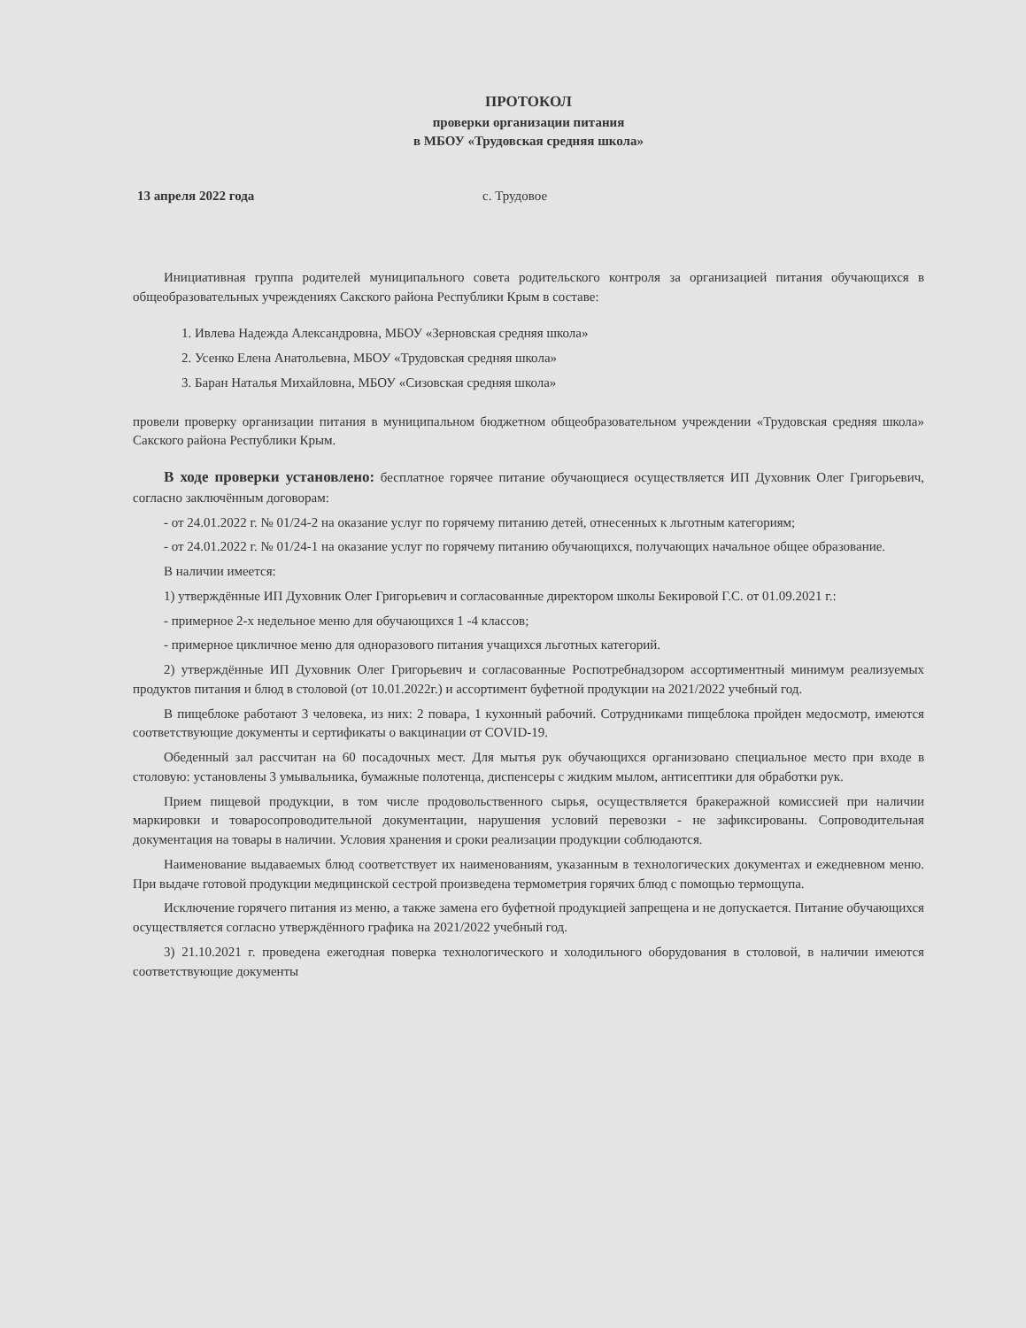ПРОТОКОЛ
проверки организации питания
в МБОУ «Трудовская средняя школа»
13 апреля 2022 года с. Трудовое
Инициативная группа родителей муниципального совета родительского контроля за организацией питания обучающихся в общеобразовательных учреждениях Сакского района Республики Крым в составе:
1. Ивлева Надежда Александровна, МБОУ «Зерновская средняя школа»
2. Усенко Елена Анатольевна, МБОУ «Трудовская средняя школа»
3. Баран Наталья Михайловна, МБОУ «Сизовская средняя школа»
провели проверку организации питания в муниципальном бюджетном общеобразовательном учреждении «Трудовская средняя школа» Сакского района Республики Крым.
В ходе проверки установлено: бесплатное горячее питание обучающиеся осуществляется ИП Духовник Олег Григорьевич, согласно заключённым договорам:
- от 24.01.2022 г. № 01/24-2 на оказание услуг по горячему питанию детей, отнесенных к льготным категориям;
- от 24.01.2022 г. № 01/24-1 на оказание услуг по горячему питанию обучающихся, получающих начальное общее образование.
В наличии имеется:
1) утверждённые ИП Духовник Олег Григорьевич и согласованные директором школы Бекировой Г.С. от 01.09.2021 г.:
- примерное 2-х недельное меню для обучающихся 1 -4 классов;
- примерное цикличное меню для одноразового питания учащихся льготных категорий.
2) утверждённые ИП Духовник Олег Григорьевич и согласованные Роспотребнадзором ассортиментный минимум реализуемых продуктов питания и блюд в столовой (от 10.01.2022г.) и ассортимент буфетной продукции на 2021/2022 учебный год.
В пищеблоке работают 3 человека, из них: 2 повара, 1 кухонный рабочий. Сотрудниками пищеблока пройден медосмотр, имеются соответствующие документы и сертификаты о вакцинации от COVID-19.
Обеденный зал рассчитан на 60 посадочных мест. Для мытья рук обучающихся организовано специальное место при входе в столовую: установлены 3 умывальника, бумажные полотенца, диспенсеры с жидким мылом, антисептики для обработки рук.
Прием пищевой продукции, в том числе продовольственного сырья, осуществляется бракеражной комиссией при наличии маркировки и товаросопроводительной документации, нарушения условий перевозки - не зафиксированы. Сопроводительная документация на товары в наличии. Условия хранения и сроки реализации продукции соблюдаются.
Наименование выдаваемых блюд соответствует их наименованиям, указанным в технологических документах и ежедневном меню. При выдаче готовой продукции медицинской сестрой произведена термометрия горячих блюд с помощью термощупа.
Исключение горячего питания из меню, а также замена его буфетной продукцией запрещена и не допускается. Питание обучающихся осуществляется согласно утверждённого графика на 2021/2022 учебный год.
3) 21.10.2021 г. проведена ежегодная поверка технологического и холодильного оборудования в столовой, в наличии имеются соответствующие документы